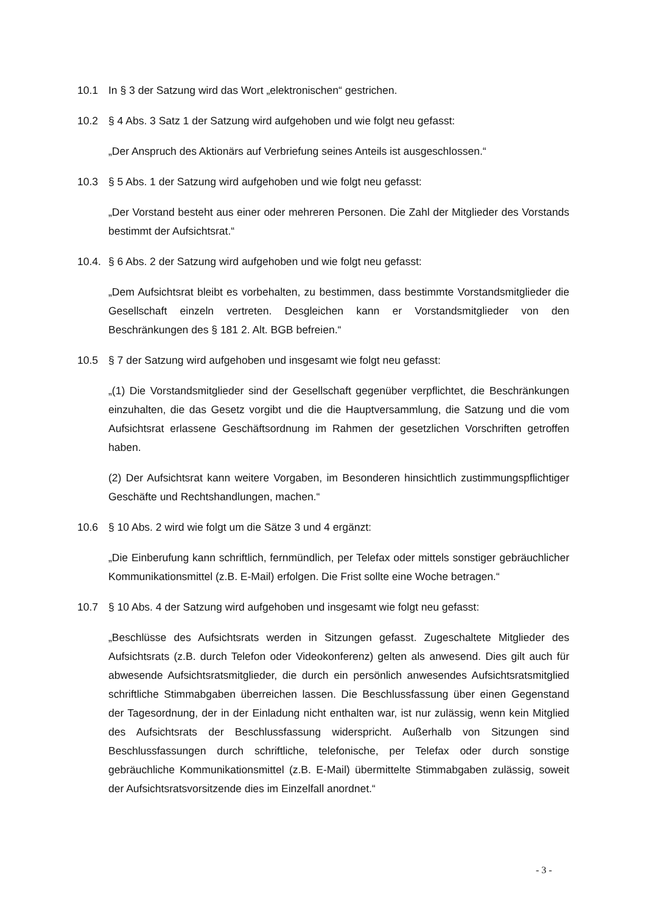10.1 In § 3 der Satzung wird das Wort „elektronischen“ gestrichen.
10.2 § 4 Abs. 3 Satz 1 der Satzung wird aufgehoben und wie folgt neu gefasst:
„Der Anspruch des Aktionärs auf Verbriefung seines Anteils ist ausgeschlossen.“
10.3 § 5 Abs. 1 der Satzung wird aufgehoben und wie folgt neu gefasst:
„Der Vorstand besteht aus einer oder mehreren Personen. Die Zahl der Mitglieder des Vorstands bestimmt der Aufsichtsrat.“
10.4. § 6 Abs. 2 der Satzung wird aufgehoben und wie folgt neu gefasst:
„Dem Aufsichtsrat bleibt es vorbehalten, zu bestimmen, dass bestimmte Vorstandsmitglieder die Gesellschaft einzeln vertreten. Desgleichen kann er Vorstandsmitglieder von den Beschränkungen des § 181 2. Alt. BGB befreien.“
10.5 § 7 der Satzung wird aufgehoben und insgesamt wie folgt neu gefasst:
„(1) Die Vorstandsmitglieder sind der Gesellschaft gegenüber verpflichtet, die Beschränkungen einzuhalten, die das Gesetz vorgibt und die die Hauptversammlung, die Satzung und die vom Aufsichtsrat erlassene Geschäftsordnung im Rahmen der gesetzlichen Vorschriften getroffen haben.
(2) Der Aufsichtsrat kann weitere Vorgaben, im Besonderen hinsichtlich zustimmungspflichtiger Geschäfte und Rechtshandlungen, machen.“
10.6 § 10 Abs. 2 wird wie folgt um die Sätze 3 und 4 ergänzt:
„Die Einberufung kann schriftlich, fernmündlich, per Telefax oder mittels sonstiger gebräuchlicher Kommunikationsmittel (z.B. E-Mail) erfolgen. Die Frist sollte eine Woche betragen.“
10.7 § 10 Abs. 4 der Satzung wird aufgehoben und insgesamt wie folgt neu gefasst:
„Beschlüsse des Aufsichtsrats werden in Sitzungen gefasst. Zugeschaltete Mitglieder des Aufsichtsrats (z.B. durch Telefon oder Videokonferenz) gelten als anwesend. Dies gilt auch für abwesende Aufsichtsratsmitglieder, die durch ein persönlich anwesendes Aufsichtsratsmitglied schriftliche Stimmabgaben überreichen lassen. Die Beschlussfassung über einen Gegenstand der Tagesordnung, der in der Einladung nicht enthalten war, ist nur zulässig, wenn kein Mitglied des Aufsichtsrats der Beschlussfassung widerspricht. Außerhalb von Sitzungen sind Beschlussfassungen durch schriftliche, telefonische, per Telefax oder durch sonstige gebräuchliche Kommunikationsmittel (z.B. E-Mail) übermittelte Stimmabgaben zulässig, soweit der Aufsichtsratsvorsitzende dies im Einzelfall anordnet.“
- 3 -